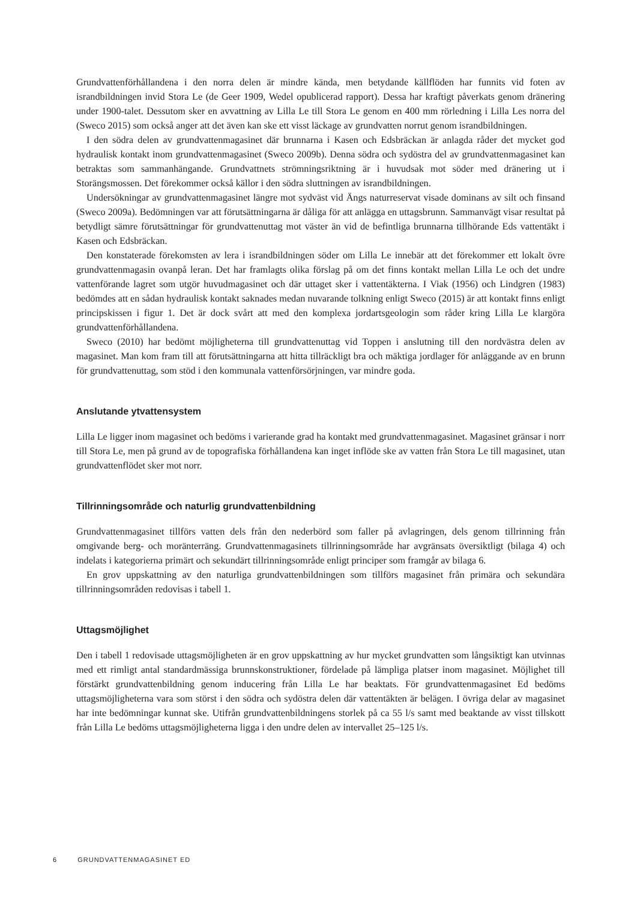Grundvattenförhållandena i den norra delen är mindre kända, men betydande källflöden har funnits vid foten av israndbildningen invid Stora Le (de Geer 1909, Wedel opublicerad rapport). Dessa har kraftigt påverkats genom dränering under 1900-talet. Dessutom sker en avvattning av Lilla Le till Stora Le genom en 400 mm rörledning i Lilla Les norra del (Sweco 2015) som också anger att det även kan ske ett visst läckage av grundvatten norrut genom israndbildningen.
I den södra delen av grundvattenmagasinet där brunnarna i Kasen och Edsbräckan är anlagda råder det mycket god hydraulisk kontakt inom grundvattenmagasinet (Sweco 2009b). Denna södra och sydöstra del av grundvattenmagasinet kan betraktas som sammanhängande. Grundvattnets strömningsriktning är i huvudsak mot söder med dränering ut i Storängsmossen. Det förekommer också källor i den södra sluttningen av israndbildningen.
Undersökningar av grundvattenmagasinet längre mot sydväst vid Ängs naturreservat visade dominans av silt och finsand (Sweco 2009a). Bedömningen var att förutsättningarna är dåliga för att anlägga en uttagsbrunn. Sammanvägt visar resultat på betydligt sämre förutsättningar för grundvattenuttag mot väster än vid de befintliga brunnarna tillhörande Eds vattentäkt i Kasen och Edsbräckan.
Den konstaterade förekomsten av lera i israndbildningen söder om Lilla Le innebär att det förekommer ett lokalt övre grundvattenmagasin ovanpå leran. Det har framlagts olika förslag på om det finns kontakt mellan Lilla Le och det undre vattenförande lagret som utgör huvudmagasinet och där uttaget sker i vattentäkterna. I Viak (1956) och Lindgren (1983) bedömdes att en sådan hydraulisk kontakt saknades medan nuvarande tolkning enligt Sweco (2015) är att kontakt finns enligt principskissen i figur 1. Det är dock svårt att med den komplexa jordartsgeologin som råder kring Lilla Le klargöra grundvattenförhållandena.
Sweco (2010) har bedömt möjligheterna till grundvattenuttag vid Toppen i anslutning till den nordvästra delen av magasinet. Man kom fram till att förutsättningarna att hitta tillräckligt bra och mäktiga jordlager för anläggande av en brunn för grundvattenuttag, som stöd i den kommunala vattenförsörjningen, var mindre goda.
Anslutande ytvattensystem
Lilla Le ligger inom magasinet och bedöms i varierande grad ha kontakt med grundvattenmagasinet. Magasinet gränsar i norr till Stora Le, men på grund av de topografiska förhållandena kan inget inflöde ske av vatten från Stora Le till magasinet, utan grundvattenflödet sker mot norr.
Tillrinningsområde och naturlig grundvattenbildning
Grundvattenmagasinet tillförs vatten dels från den nederbörd som faller på avlagringen, dels genom tillrinning från omgivande berg- och moränterräng. Grundvattenmagasinets tillrinningsområde har avgränsats översiktligt (bilaga 4) och indelats i kategorierna primärt och sekundärt tillrinningsområde enligt principer som framgår av bilaga 6.
En grov uppskattning av den naturliga grundvattenbildningen som tillförs magasinet från primära och sekundära tillrinningsområden redovisas i tabell 1.
Uttagsmöjlighet
Den i tabell 1 redovisade uttagsmöjligheten är en grov uppskattning av hur mycket grundvatten som långsiktigt kan utvinnas med ett rimligt antal standardmässiga brunnskonstruktioner, fördelade på lämpliga platser inom magasinet. Möjlighet till förstärkt grundvattenbildning genom inducering från Lilla Le har beaktats. För grundvattenmagasinet Ed bedöms uttagsmöjligheterna vara som störst i den södra och sydöstra delen där vattentäkten är belägen. I övriga delar av magasinet har inte bedömningar kunnat ske. Utifrån grundvattenbildningens storlek på ca 55 l/s samt med beaktande av visst tillskott från Lilla Le bedöms uttagsmöjligheterna ligga i den undre delen av intervallet 25–125 l/s.
6 GRUNDVATTENMAGASINET ED